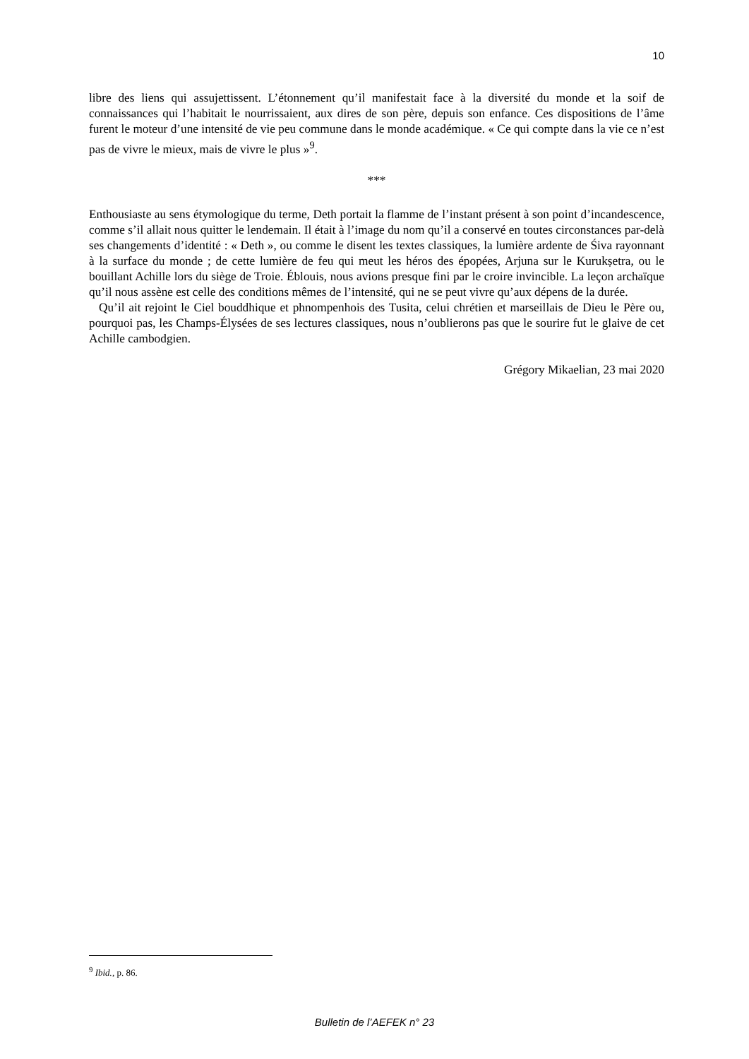10
libre des liens qui assujettissent. L’étonnement qu’il manifestait face à la diversité du monde et la soif de connaissances qui l’habitait le nourrissaient, aux dires de son père, depuis son enfance. Ces dispositions de l’âme furent le moteur d’une intensité de vie peu commune dans le monde académique. « Ce qui compte dans la vie ce n’est pas de vivre le mieux, mais de vivre le plus »<sup>9</sup>.
***
Enthousiaste au sens étymologique du terme, Deth portait la flamme de l’instant présent à son point d’incandescence, comme s’il allait nous quitter le lendemain. Il était à l’image du nom qu’il a conservé en toutes circonstances par-delà ses changements d’identité : « Deth », ou comme le disent les textes classiques, la lumière ardente de Śiva rayonnant à la surface du monde ; de cette lumière de feu qui meut les héros des épopées, Arjuna sur le Kurukṣetra, ou le bouillant Achille lors du siège de Troie. Éblouis, nous avions presque fini par le croire invincible. La leçon archaïque qu’il nous assène est celle des conditions mêmes de l’intensité, qui ne se peut vivre qu’aux dépens de la durée.
Qu’il ait rejoint le Ciel bouddhique et phnompenhois des Tusita, celui chrétien et marseillais de Dieu le Père ou, pourquoi pas, les Champs-Élysées de ses lectures classiques, nous n’oublierons pas que le sourire fut le glaive de cet Achille cambodgien.
Grégory Mikaelian, 23 mai 2020
<sup>9</sup> Ibid., p. 86.
Bulletin de l’AEFEK n° 23